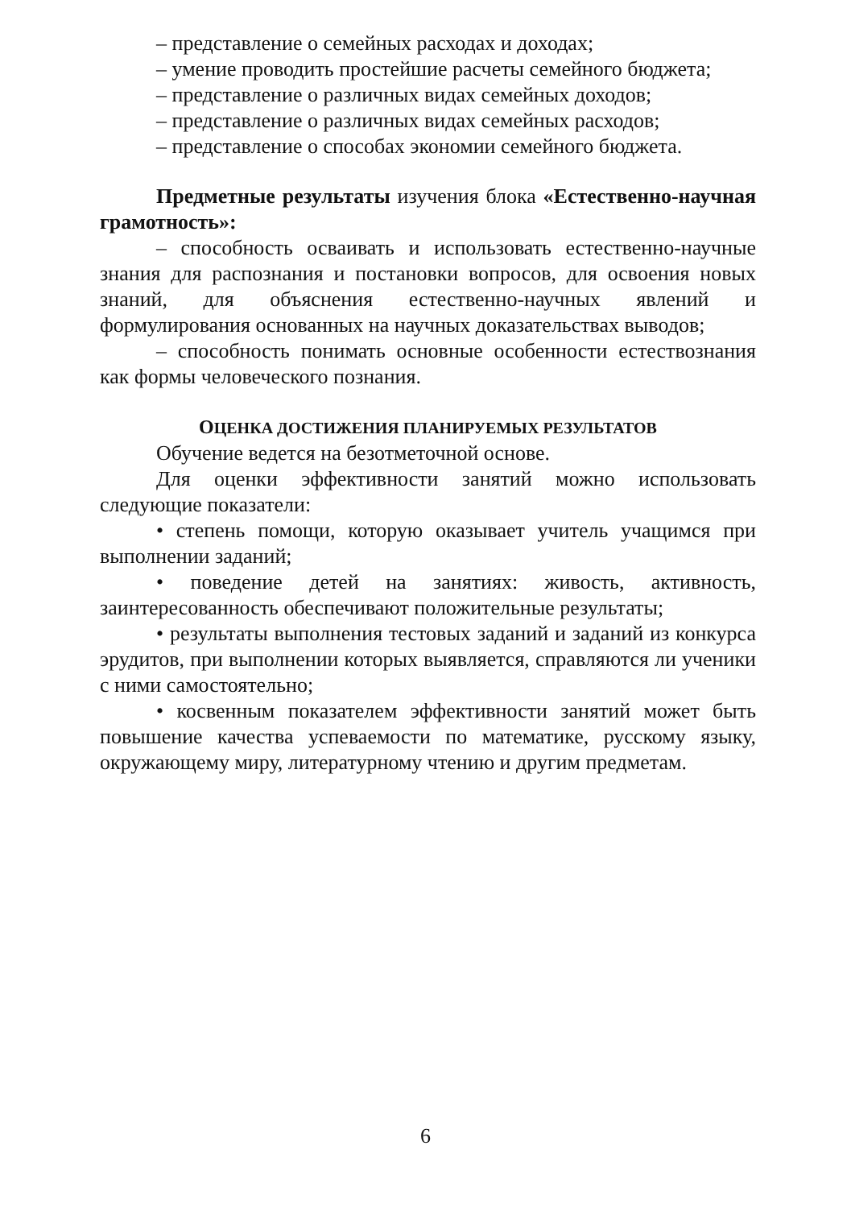– представление о семейных расходах и доходах;
– умение проводить простейшие расчеты семейного бюджета;
– представление о различных видах семейных доходов;
– представление о различных видах семейных расходов;
– представление о способах экономии семейного бюджета.
Предметные результаты изучения блока «Естественно-научная грамотность»:
– способность осваивать и использовать естественно-научные знания для распознания и постановки вопросов, для освоения новых знаний, для объяснения естественно-научных явлений и формулирования основанных на научных доказательствах выводов;
– способность понимать основные особенности естествознания как формы человеческого познания.
ОЦЕНКА ДОСТИЖЕНИЯ ПЛАНИРУЕМЫХ РЕЗУЛЬТАТОВ
Обучение ведется на безотметочной основе.
Для оценки эффективности занятий можно использовать следующие показатели:
• степень помощи, которую оказывает учитель учащимся при выполнении заданий;
• поведение детей на занятиях: живость, активность, заинтересованность обеспечивают положительные результаты;
• результаты выполнения тестовых заданий и заданий из конкурса эрудитов, при выполнении которых выявляется, справляются ли ученики с ними самостоятельно;
• косвенным показателем эффективности занятий может быть повышение качества успеваемости по математике, русскому языку, окружающему миру, литературному чтению и другим предметам.
6